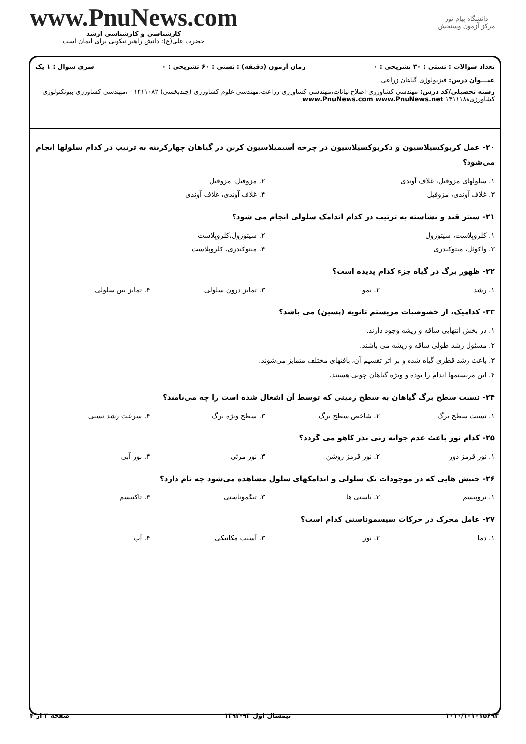دانشگاه پیام نور
مرکز آزمون وسنجش
www.PnuNews.com
کارشناسی و کارشناسی ارشد
حضرت علی(ع): دانش راهبر نیکویی برای ایمان است
تعداد سوالات : تستی : ۳۰ تشریحی : ۰ زمان آزمون (دقیقه) : تستی : ۶۰ تشریحی : ۰ سری سوال : ۱ یک
عنـــوان درس: فیزیولوژی گیاهان زراعی
رشته تحصیلی/کد درس: مهندسی کشاورزی-اصلاح نباتات،مهندسی کشاورزی-زراعت،مهندسی علوم کشاورزی (چندبخشی) ۱۴۱۱۰۸۲ - ،مهندسی کشاورزی-بیوتکنولوژی کشاورزی۱۴۱۱۱۸۸ www.PnuNews.com www.PnuNews.net
۲۰- عمل کربوکسیلاسیون و دکربوکسیلاسیون در چرخه آسیمیلاسیون کربن در گیاهان چهارکربنه به ترتیب در کدام سلولها انجام می‌شود؟
۱. سلولهای مزوفیل، غلاف آوندی ۲. مزوفیل، مزوفیل
۳. غلاف آوندی، مزوفیل ۴. غلاف آوندی، غلاف آوندی
۲۱- سنتز قند و نشاسته به ترتیب در کدام اندامک سلولی انجام می شود؟
۱. کلروپلاست، سیتوزول ۲. سیتوزول،کلروپلاست
۳. واکوئل، میتوکندری ۴. میتوکندری، کلروپلاست
۲۲- ظهور برگ در گیاه جزء کدام پدیده است؟
۱. رشد ۲. نمو ۳. تمایز درون سلولی ۴. تمایز بین سلولی
۲۳- کدامیک، از خصوصیات مریستم ثانویه (پسین) می باشد؟
۱. در بخش انتهایی ساقه و ریشه وجود دارند.
۲. مسئول رشد طولی ساقه و ریشه می باشند.
۳. باعث رشد قطری گیاه شده و بر اثر تقسیم آن، بافتهای مختلف متمایز می‌شوند.
۴. این مریستمها اندام زا بوده و ویژه گیاهان چوبی هستند.
۲۴- نسبت سطح برگ گیاهان به سطح زمینی که توسط آن اشغال شده است را چه می‌نامند؟
۱. نسبت سطح برگ ۲. شاخص سطح برگ ۳. سطح ویژه برگ ۴. سرعت رشد نسبی
۲۵- کدام نور باعث عدم جوانه زنی بذر کاهو می گردد؟
۱. نور قرمز دور ۲. نور قرمز روشن ۳. نور مرئی ۴. نور آبی
۲۶- جنبش هایی که در موجودات تک سلولی و اندامکهای سلول مشاهده می‌شود چه نام دارد؟
۱. تروپیسم ۲. ناستی ها ۳. تیگموناستی ۴. تاکتیسم
۲۷- عامل محرک در حرکات سیسموناستی کدام است؟
۱. دما ۲. نور ۳. آسیب مکانیکی ۴. آب
۱۰۱۰/۱۰۱۰۱۵۶۹۳ نیمسال اول ۹۳-۱۳۹۲ صفحه ۳ از ۴